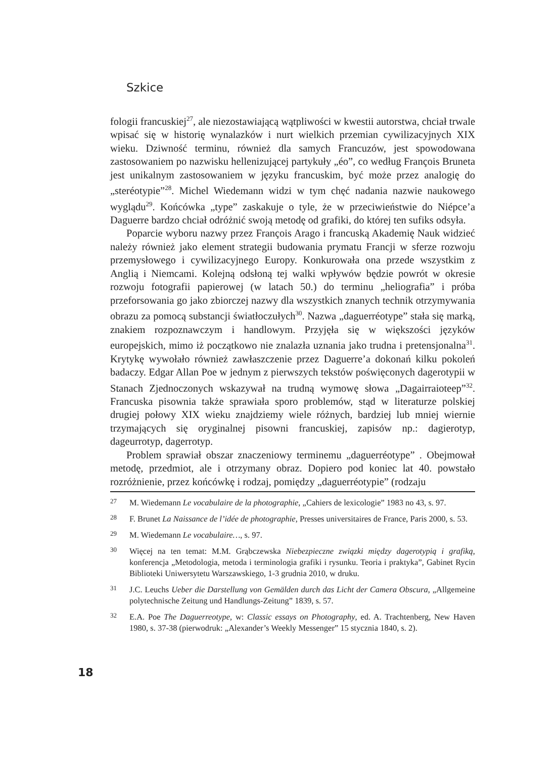Szkice
fologii francuskiej<sup>27</sup>, ale niezostawiającą wątpliwości w kwestii autorstwa, chciał trwale wpisać się w historię wynalazków i nurt wielkich przemian cywilizacyjnych XIX wieku. Dziwność terminu, również dla samych Francuzów, jest spowodowana zastosowaniem po nazwisku hellenizującej partykuły „éo”, co według François Bruneta jest unikalnym zastosowaniem w języku francuskim, być może przez analogię do „steréotypie”<sup>28</sup>. Michel Wiedemann widzi w tym chęć nadania nazwie naukowego wyglądu<sup>29</sup>. Końcówka „type” zaskakuje o tyle, że w przeciwieństwie do Niépce’a Daguerre bardzo chciał odróżnić swoją metodę od grafiki, do której ten sufiks odsyła.
Poparcie wyboru nazwy przez François Arago i francuską Akademię Nauk widzieć należy również jako element strategii budowania prymatu Francji w sferze rozwoju przemysłowego i cywilizacyjnego Europy. Konkurowała ona przede wszystkim z Anglią i Niemcami. Kolejną odsłoną tej walki wpływów będzie powrót w okresie rozwoju fotografii papierowej (w latach 50.) do terminu „heliografia” i próba przeforsowania go jako zbiorczej nazwy dla wszystkich znanych technik otrzymywania obrazu za pomocą substancji światłoczułych<sup>30</sup>. Nazwa „daguerréotype” stała się marką, znakiem rozpoznawczym i handlowym. Przyjęła się w większości języków europejskich, mimo iż początkowo nie znalazła uznania jako trudna i pretensjonalna<sup>31</sup>. Krytykę wywołało również zawłaszczenie przez Daguerre’a dokonań kilku pokoleń badaczy. Edgar Allan Poe w jednym z pierwszych tekstów poświęconych dagerotypii w Stanach Zjednoczonych wskazywał na trudną wymowę słowa „Dagairraioteep”<sup>32</sup>. Francuska pisownia także sprawiała sporo problemów, stąd w literaturze polskiej drugiej połowy XIX wieku znajdziemy wiele różnych, bardziej lub mniej wiernie trzymających się oryginalnej pisowni francuskiej, zapisów np.: dagierotyp, dageurrotyp, dagerrotyp.
Problem sprawiał obszar znaczeniowy terminemu „daguerréotype” . Obejmował metodę, przedmiot, ale i otrzymany obraz. Dopiero pod koniec lat 40. powstało rozróżnienie, przez końcówkę i rodzaj, pomiędzy „daguerréotypie” (rodzaju
27 M. Wiedemann Le vocabulaire de la photographie, „Cahiers de lexicologie” 1983 no 43, s. 97.
28 F. Brunet La Naissance de l’idée de photographie, Presses universitaires de France, Paris 2000, s. 53.
29 M. Wiedemann Le vocabulaire…, s. 97.
30 Więcej na ten temat: M.M. Grąbczewska Niebezpieczne związki między dagerotypią i grafiką, konferencja „Metodologia, metoda i terminologia grafiki i rysunku. Teoria i praktyka”, Gabinet Rycin Biblioteki Uniwersytetu Warszawskiego, 1-3 grudnia 2010, w druku.
31 J.C. Leuchs Ueber die Darstellung von Gemälden durch das Licht der Camera Obscura, „Allgemeine polytechnische Zeitung und Handlungs-Zeitung” 1839, s. 57.
32 E.A. Poe The Daguerreotype, w: Classic essays on Photography, ed. A. Trachtenberg, New Haven 1980, s. 37-38 (pierwodruk: „Alexander’s Weekly Messenger” 15 stycznia 1840, s. 2).
18